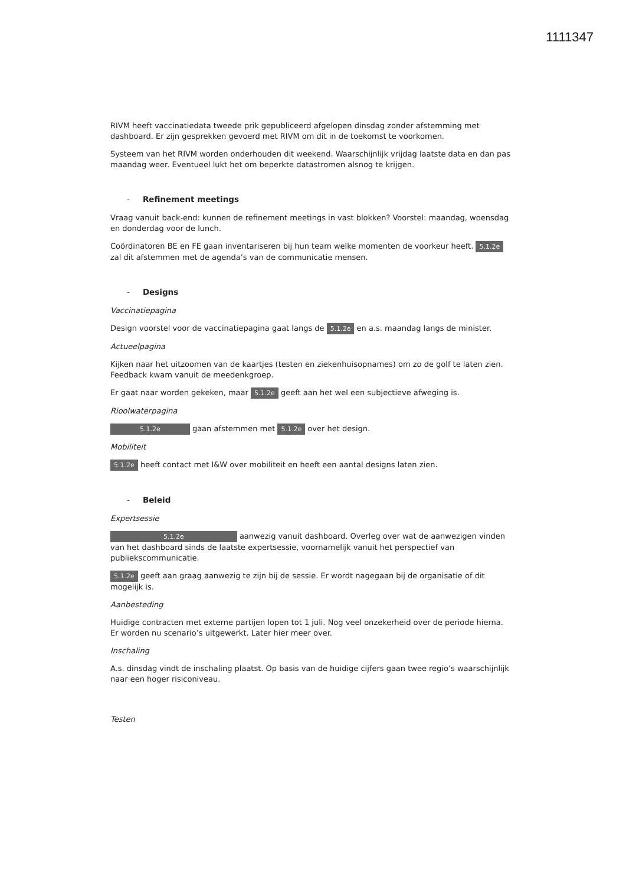1111347
RIVM heeft vaccinatiedata tweede prik gepubliceerd afgelopen dinsdag zonder afstemming met dashboard. Er zijn gesprekken gevoerd met RIVM om dit in de toekomst te voorkomen.
Systeem van het RIVM worden onderhouden dit weekend. Waarschijnlijk vrijdag laatste data en dan pas maandag weer. Eventueel lukt het om beperkte datastromen alsnog te krijgen.
- Refinement meetings
Vraag vanuit back-end: kunnen de refinement meetings in vast blokken? Voorstel: maandag, woensdag en donderdag voor de lunch.
Coördinatoren BE en FE gaan inventariseren bij hun team welke momenten de voorkeur heeft. 5.1.2e zal dit afstemmen met de agenda’s van de communicatie mensen.
- Designs
Vaccinatiepagina
Design voorstel voor de vaccinatiepagina gaat langs de 5.1.2e en a.s. maandag langs de minister.
Actueelpagina
Kijken naar het uitzoomen van de kaartjes (testen en ziekenhuisopnames) om zo de golf te laten zien. Feedback kwam vanuit de meedenkgroep.
Er gaat naar worden gekeken, maar 5.1.2e geeft aan het wel een subjectieve afweging is.
Rioolwaterpagina
5.1.2e gaan afstemmen met 5.1.2e over het design.
Mobiliteit
5.1.2e heeft contact met I&W over mobiliteit en heeft een aantal designs laten zien.
- Beleid
Expertsessie
5.1.2e aanwezig vanuit dashboard. Overleg over wat de aanwezigen vinden van het dashboard sinds de laatste expertsessie, voornamelijk vanuit het perspectief van publiekscommunicatie.
5.1.2e geeft aan graag aanwezig te zijn bij de sessie. Er wordt nagegaan bij de organisatie of dit mogelijk is.
Aanbesteding
Huidige contracten met externe partijen lopen tot 1 juli. Nog veel onzekerheid over de periode hierna. Er worden nu scenario’s uitgewerkt. Later hier meer over.
Inschaling
A.s. dinsdag vindt de inschaling plaatst. Op basis van de huidige cijfers gaan twee regio’s waarschijnlijk naar een hoger risiconiveau.
Testen